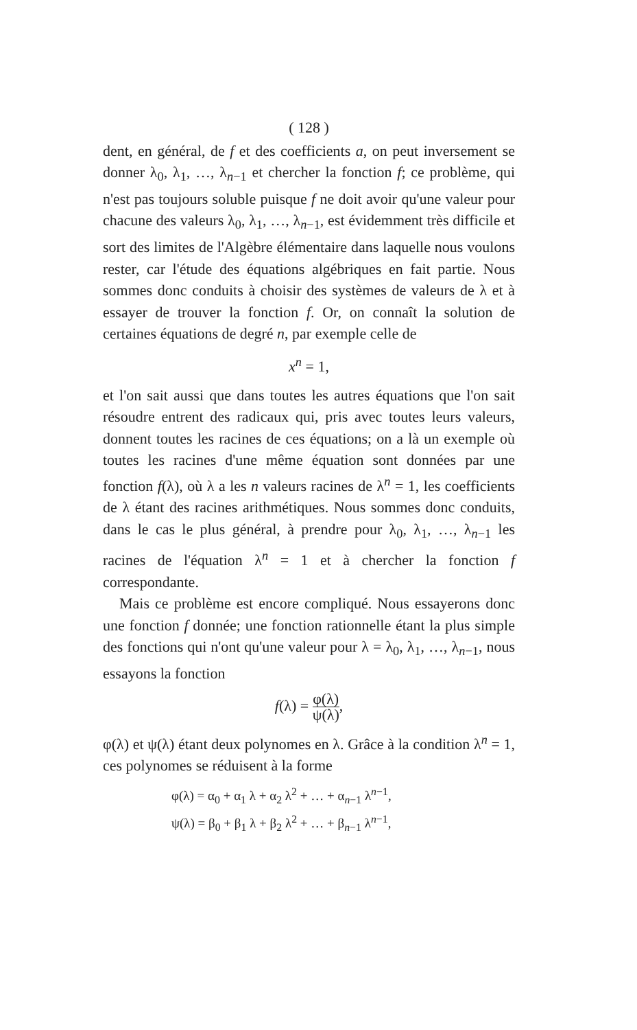( 128 )
dent, en général, de f et des coefficients a, on peut inversement se donner λ<sub>0</sub>, λ<sub>1</sub>, …, λ<sub>n−1</sub> et chercher la fonction f; ce problème, qui n'est pas toujours soluble puisque f ne doit avoir qu'une valeur pour chacune des valeurs λ<sub>0</sub>, λ<sub>1</sub>, …, λ<sub>n−1</sub>, est évidemment très difficile et sort des limites de l'Algèbre élémentaire dans laquelle nous voulons rester, car l'étude des équations algébriques en fait partie. Nous sommes donc conduits à choisir des systèmes de valeurs de λ et à essayer de trouver la fonction f. Or, on connaît la solution de certaines équations de degré n, par exemple celle de
x<sup>n</sup> = 1,
et l'on sait aussi que dans toutes les autres équations que l'on sait résoudre entrent des radicaux qui, pris avec toutes leurs valeurs, donnent toutes les racines de ces équations; on a là un exemple où toutes les racines d'une même équation sont données par une fonction f(λ), où λ a les n valeurs racines de λ<sup>n</sup> = 1, les coefficients de λ étant des racines arithmétiques. Nous sommes donc conduits, dans le cas le plus général, à prendre pour λ<sub>0</sub>, λ<sub>1</sub>, …, λ<sub>n−1</sub> les racines de l'équation λ<sup>n</sup> = 1 et à chercher la fonction f correspondante.
Mais ce problème est encore compliqué. Nous essayerons donc une fonction f donnée; une fonction rationnelle étant la plus simple des fonctions qui n'ont qu'une valeur pour λ = λ<sub>0</sub>, λ<sub>1</sub>, …, λ<sub>n−1</sub>, nous essayons la fonction
f(λ) = φ(λ) ψ(λ),
φ(λ) et ψ(λ) étant deux polynomes en λ. Grâce à la condition λ<sup>n</sup> = 1, ces polynomes se réduisent à la forme
φ(λ) = α<sub>0</sub> + α<sub>1</sub> λ + α<sub>2</sub> λ<sup>2</sup> + … + α<sub>n−1</sub> λ<sup>n−1</sup>,
ψ(λ) = β<sub>0</sub> + β<sub>1</sub> λ + β<sub>2</sub> λ<sup>2</sup> + … + β<sub>n−1</sub> λ<sup>n−1</sup>,